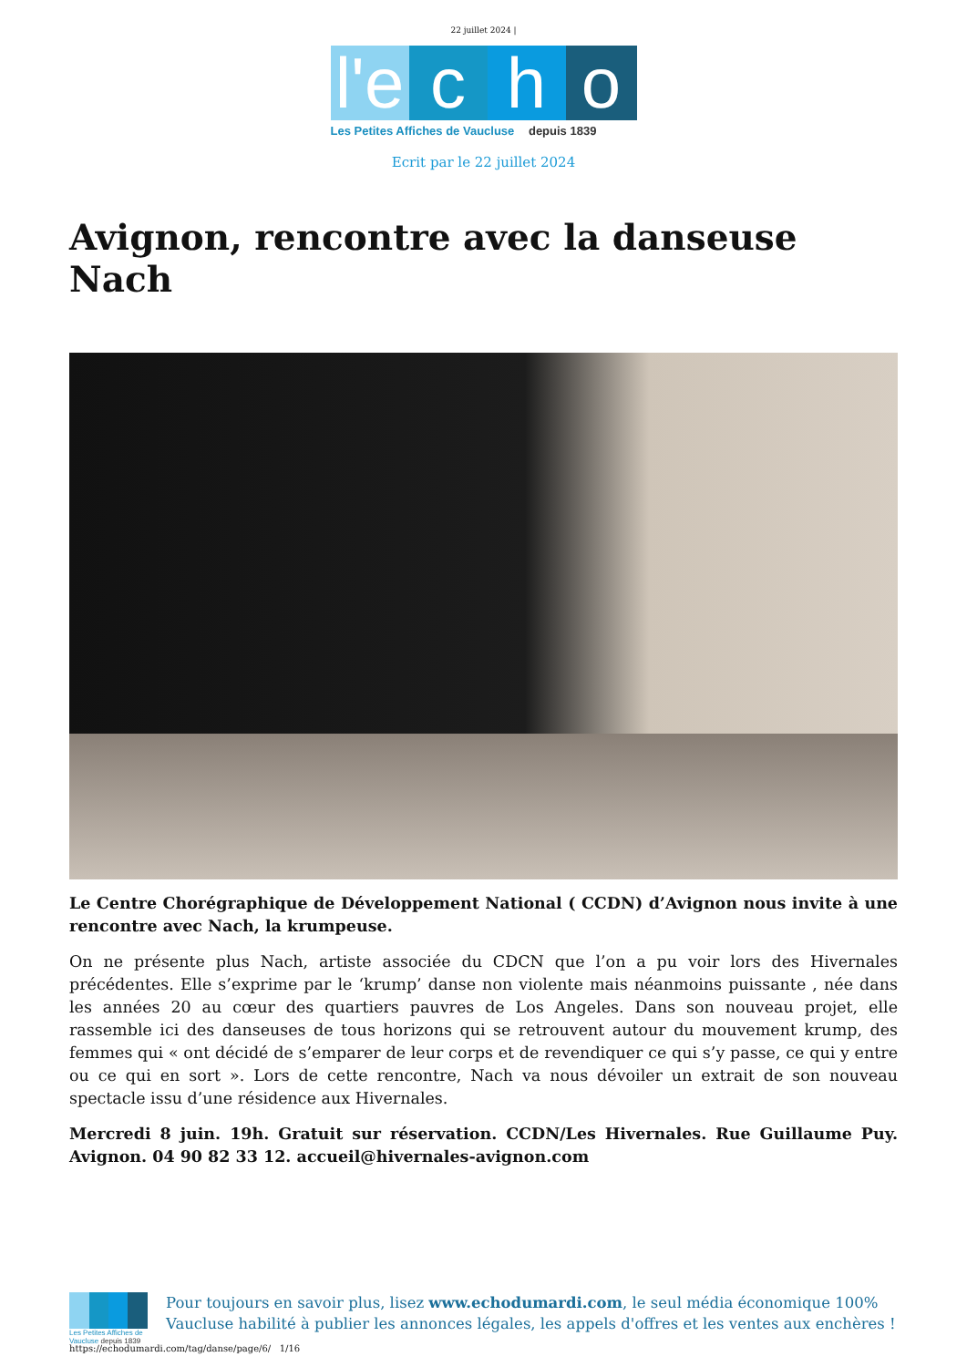22 juillet 2024 |
l'e
c
h
o
Les Petites Affiches de Vaucluse depuis 1839
Ecrit par le 22 juillet 2024
Avignon, rencontre avec la danseuse Nach
Le Centre Chorégraphique de Développement National ( CCDN) d’Avignon nous invite à une rencontre avec Nach, la krumpeuse.
On ne présente plus Nach, artiste associée du CDCN que l’on a pu voir lors des Hivernales précédentes. Elle s’exprime par le ‘krump’ danse non violente mais néanmoins puissante , née dans les années 20 au cœur des quartiers pauvres de Los Angeles. Dans son nouveau projet, elle rassemble ici des danseuses de tous horizons qui se retrouvent autour du mouvement krump, des femmes qui « ont décidé de s’emparer de leur corps et de revendiquer ce qui s’y passe, ce qui y entre ou ce qui en sort ». Lors de cette rencontre, Nach va nous dévoiler un extrait de son nouveau spectacle issu d’une résidence aux Hivernales.
Mercredi 8 juin. 19h. Gratuit sur réservation. CCDN/Les Hivernales. Rue Guillaume Puy. Avignon. 04 90 82 33 12. accueil@hivernales-avignon.com
Les Petites Affiches de Vaucluse depuis 1839
Pour toujours en savoir plus, lisez www.echodumardi.com, le seul média économique 100% Vaucluse habilité à publier les annonces légales, les appels d'offres et les ventes aux enchères !
https://echodumardi.com/tag/danse/page/6/ 1/16